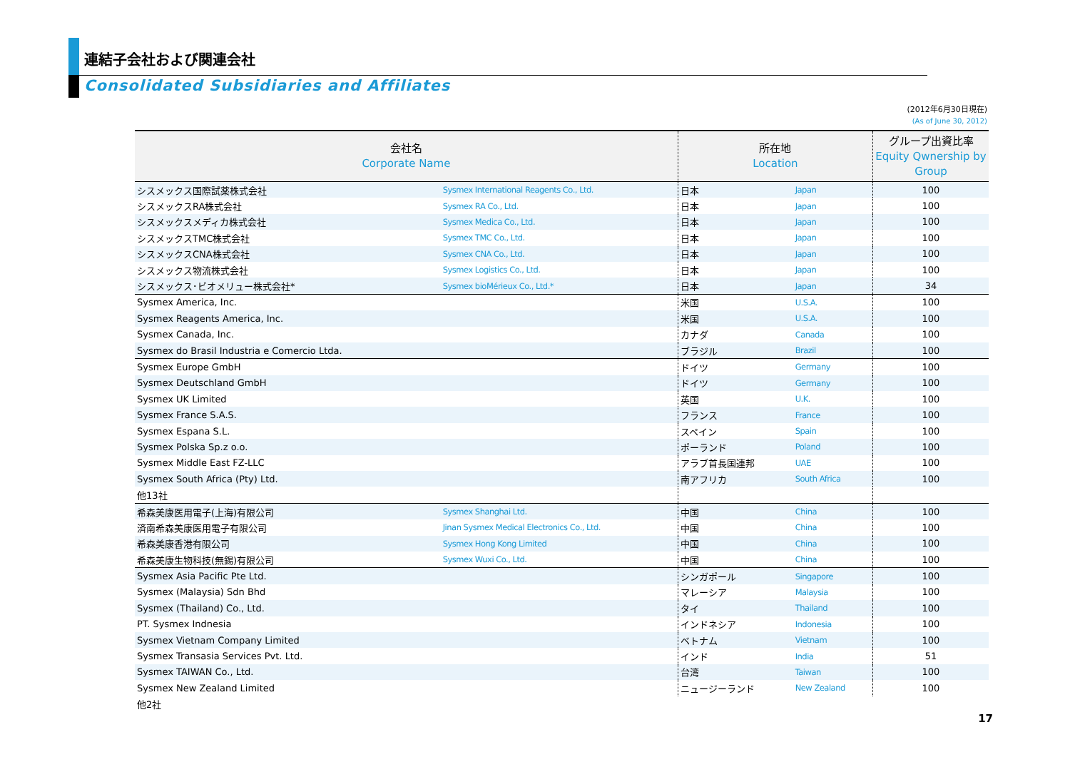連結子会社および関連会社
Consolidated Subsidiaries and Affiliates
(2012年6月30日現在)
(As of June 30, 2012)
| 会社名 Corporate Name | | 所在地 Location | | グループ出資比率 Equity Qwnership by Group |
| --- | --- | --- | --- | --- |
| シスメックス国際試薬株式会社 | Sysmex International Reagents Co., Ltd. | 日本 | Japan | 100 |
| シスメックスRA株式会社 | Sysmex RA Co., Ltd. | 日本 | Japan | 100 |
| シスメックスメディカ株式会社 | Sysmex Medica Co., Ltd. | 日本 | Japan | 100 |
| シスメックスTMC株式会社 | Sysmex TMC Co., Ltd. | 日本 | Japan | 100 |
| シスメックスCNA株式会社 | Sysmex CNA Co., Ltd. | 日本 | Japan | 100 |
| シスメックス物流株式会社 | Sysmex Logistics Co., Ltd. | 日本 | Japan | 100 |
| シスメックス･ビオメリュー株式会社* | Sysmex bioMérieux Co., Ltd.* | 日本 | Japan | 34 |
| Sysmex America, Inc. | | 米国 | U.S.A. | 100 |
| Sysmex Reagents America, Inc. | | 米国 | U.S.A. | 100 |
| Sysmex Canada, Inc. | | カナダ | Canada | 100 |
| Sysmex do Brasil Industria e Comercio Ltda. | | ブラジル | Brazil | 100 |
| Sysmex Europe GmbH | | ドイツ | Germany | 100 |
| Sysmex Deutschland GmbH | | ドイツ | Germany | 100 |
| Sysmex UK Limited | | 英国 | U.K. | 100 |
| Sysmex France S.A.S. | | フランス | France | 100 |
| Sysmex Espana S.L. | | スペイン | Spain | 100 |
| Sysmex Polska Sp.z o.o. | | ポーランド | Poland | 100 |
| Sysmex Middle East FZ-LLC | | アラブ首長国連邦 | UAE | 100 |
| Sysmex South Africa (Pty) Ltd. | | 南アフリカ | South Africa | 100 |
| 他13社 | | | | |
| 希森美康医用電子(上海)有限公司 | Sysmex Shanghai Ltd. | 中国 | China | 100 |
| 済南希森美康医用電子有限公司 | Jinan Sysmex Medical Electronics Co., Ltd. | 中国 | China | 100 |
| 希森美康香港有限公司 | Sysmex Hong Kong Limited | 中国 | China | 100 |
| 希森美康生物科技(無錫)有限公司 | Sysmex Wuxi Co., Ltd. | 中国 | China | 100 |
| Sysmex Asia Pacific Pte Ltd. | | シンガポール | Singapore | 100 |
| Sysmex (Malaysia) Sdn Bhd | | マレーシア | Malaysia | 100 |
| Sysmex (Thailand) Co., Ltd. | | タイ | Thailand | 100 |
| PT. Sysmex Indnesia | | インドネシア | Indonesia | 100 |
| Sysmex Vietnam Company Limited | | ベトナム | Vietnam | 100 |
| Sysmex Transasia Services Pvt. Ltd. | | インド | India | 51 |
| Sysmex TAIWAN Co., Ltd. | | 台湾 | Taiwan | 100 |
| Sysmex New Zealand Limited | | ニュージーランド | New Zealand | 100 |
| 他2社 | | | | |
17